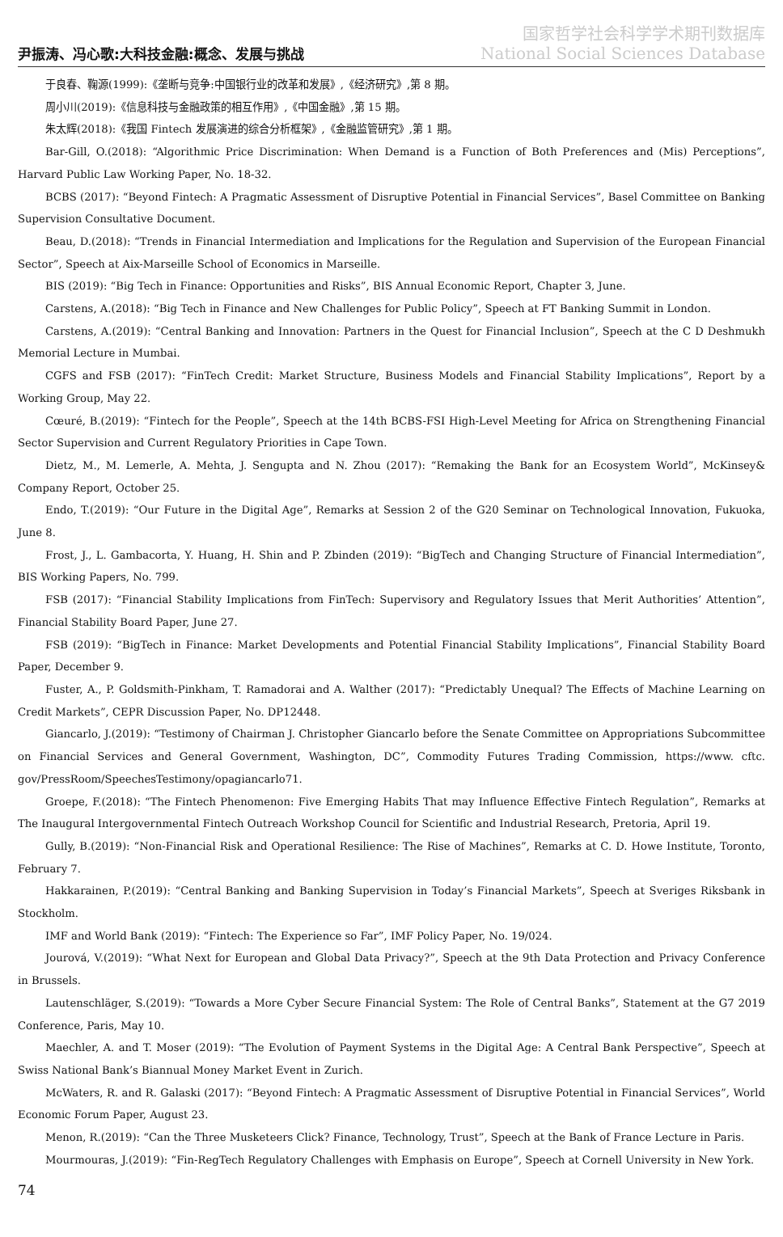尹振涛、冯心歌:大科技金融:概念、发展与挑战
国家哲学社会科学学术期刊数据库
National Social Sciences Database
于良春、鞠源(1999):《垄断与竞争:中国银行业的改革和发展》,《经济研究》,第 8 期。
周小川(2019):《信息科技与金融政策的相互作用》,《中国金融》,第 15 期。
朱太辉(2018):《我国 Fintech 发展演进的综合分析框架》,《金融监管研究》,第 1 期。
Bar-Gill, O.(2018): “Algorithmic Price Discrimination: When Demand is a Function of Both Preferences and (Mis) Perceptions”, Harvard Public Law Working Paper, No. 18-32.
BCBS (2017): “Beyond Fintech: A Pragmatic Assessment of Disruptive Potential in Financial Services”, Basel Committee on Banking Supervision Consultative Document.
Beau, D.(2018): “Trends in Financial Intermediation and Implications for the Regulation and Supervision of the European Financial Sector”, Speech at Aix-Marseille School of Economics in Marseille.
BIS (2019): “Big Tech in Finance: Opportunities and Risks”, BIS Annual Economic Report, Chapter 3, June.
Carstens, A.(2018): “Big Tech in Finance and New Challenges for Public Policy”, Speech at FT Banking Summit in London.
Carstens, A.(2019): “Central Banking and Innovation: Partners in the Quest for Financial Inclusion”, Speech at the C D Deshmukh Memorial Lecture in Mumbai.
CGFS and FSB (2017): “FinTech Credit: Market Structure, Business Models and Financial Stability Implications”, Report by a Working Group, May 22.
Cœuré, B.(2019): “Fintech for the People”, Speech at the 14th BCBS-FSI High-Level Meeting for Africa on Strengthening Financial Sector Supervision and Current Regulatory Priorities in Cape Town.
Dietz, M., M. Lemerle, A. Mehta, J. Sengupta and N. Zhou (2017): “Remaking the Bank for an Ecosystem World”, McKinsey& Company Report, October 25.
Endo, T.(2019): “Our Future in the Digital Age”, Remarks at Session 2 of the G20 Seminar on Technological Innovation, Fukuoka, June 8.
Frost, J., L. Gambacorta, Y. Huang, H. Shin and P. Zbinden (2019): “BigTech and Changing Structure of Financial Intermediation”, BIS Working Papers, No. 799.
FSB (2017): “Financial Stability Implications from FinTech: Supervisory and Regulatory Issues that Merit Authorities’ Attention”, Financial Stability Board Paper, June 27.
FSB (2019): “BigTech in Finance: Market Developments and Potential Financial Stability Implications”, Financial Stability Board Paper, December 9.
Fuster, A., P. Goldsmith-Pinkham, T. Ramadorai and A. Walther (2017): “Predictably Unequal? The Effects of Machine Learning on Credit Markets”, CEPR Discussion Paper, No. DP12448.
Giancarlo, J.(2019): “Testimony of Chairman J. Christopher Giancarlo before the Senate Committee on Appropriations Subcommittee on Financial Services and General Government, Washington, DC”, Commodity Futures Trading Commission, https://www. cftc. gov/PressRoom/SpeechesTestimony/opagiancarlo71.
Groepe, F.(2018): “The Fintech Phenomenon: Five Emerging Habits That may Influence Effective Fintech Regulation”, Remarks at The Inaugural Intergovernmental Fintech Outreach Workshop Council for Scientific and Industrial Research, Pretoria, April 19.
Gully, B.(2019): “Non-Financial Risk and Operational Resilience: The Rise of Machines”, Remarks at C. D. Howe Institute, Toronto, February 7.
Hakkarainen, P.(2019): “Central Banking and Banking Supervision in Today’s Financial Markets”, Speech at Sveriges Riksbank in Stockholm.
IMF and World Bank (2019): “Fintech: The Experience so Far”, IMF Policy Paper, No. 19/024.
Jourová, V.(2019): “What Next for European and Global Data Privacy?”, Speech at the 9th Data Protection and Privacy Conference in Brussels.
Lautenschläger, S.(2019): “Towards a More Cyber Secure Financial System: The Role of Central Banks”, Statement at the G7 2019 Conference, Paris, May 10.
Maechler, A. and T. Moser (2019): “The Evolution of Payment Systems in the Digital Age: A Central Bank Perspective”, Speech at Swiss National Bank’s Biannual Money Market Event in Zurich.
McWaters, R. and R. Galaski (2017): “Beyond Fintech: A Pragmatic Assessment of Disruptive Potential in Financial Services”, World Economic Forum Paper, August 23.
Menon, R.(2019): “Can the Three Musketeers Click? Finance, Technology, Trust”, Speech at the Bank of France Lecture in Paris.
Mourmouras, J.(2019): “Fin-RegTech Regulatory Challenges with Emphasis on Europe”, Speech at Cornell University in New York.
74